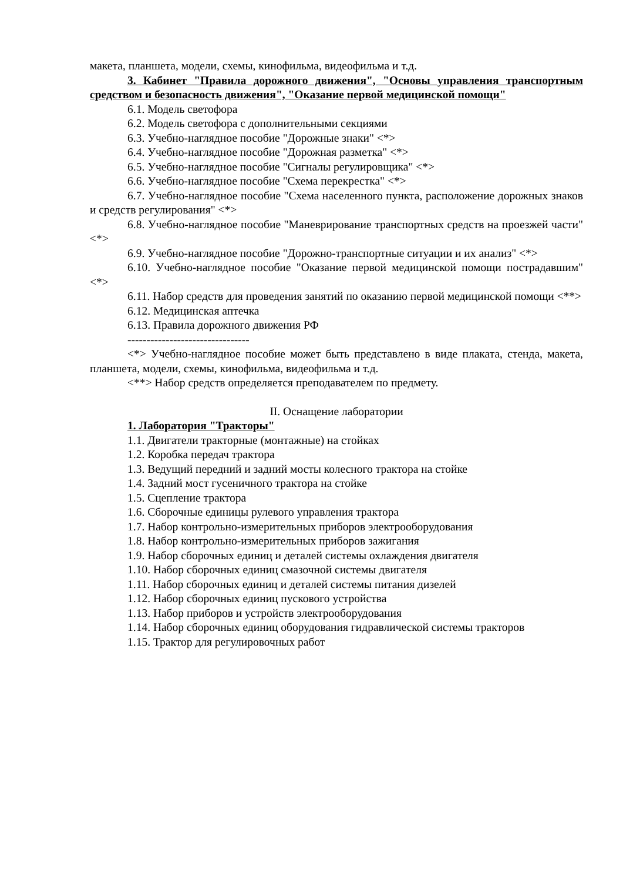макета, планшета, модели, схемы, кинофильма, видеофильма и т.д.
3. Кабинет "Правила дорожного движения", "Основы управления транспортным средством и безопасность движения", "Оказание первой медицинской помощи"
6.1. Модель светофора
6.2. Модель светофора с дополнительными секциями
6.3. Учебно-наглядное пособие "Дорожные знаки" <*>
6.4. Учебно-наглядное пособие "Дорожная разметка" <*>
6.5. Учебно-наглядное пособие "Сигналы регулировщика" <*>
6.6. Учебно-наглядное пособие "Схема перекрестка" <*>
6.7. Учебно-наглядное пособие "Схема населенного пункта, расположение дорожных знаков и средств регулирования" <*>
6.8. Учебно-наглядное пособие "Маневрирование транспортных средств на проезжей части" <*>
6.9. Учебно-наглядное пособие "Дорожно-транспортные ситуации и их анализ" <*>
6.10. Учебно-наглядное пособие "Оказание первой медицинской помощи пострадавшим" <*>
6.11. Набор средств для проведения занятий по оказанию первой медицинской помощи <**>
6.12. Медицинская аптечка
6.13. Правила дорожного движения РФ
--------------------------------
<*> Учебно-наглядное пособие может быть представлено в виде плаката, стенда, макета, планшета, модели, схемы, кинофильма, видеофильма и т.д.
<**> Набор средств определяется преподавателем по предмету.
II. Оснащение лаборатории
1. Лаборатория "Тракторы"
1.1. Двигатели тракторные (монтажные) на стойках
1.2. Коробка передач трактора
1.3. Ведущий передний и задний мосты колесного трактора на стойке
1.4. Задний мост гусеничного трактора на стойке
1.5. Сцепление трактора
1.6. Сборочные единицы рулевого управления трактора
1.7. Набор контрольно-измерительных приборов электрооборудования
1.8. Набор контрольно-измерительных приборов зажигания
1.9. Набор сборочных единиц и деталей системы охлаждения двигателя
1.10. Набор сборочных единиц смазочной системы двигателя
1.11. Набор сборочных единиц и деталей системы питания дизелей
1.12. Набор сборочных единиц пускового устройства
1.13. Набор приборов и устройств электрооборудования
1.14. Набор сборочных единиц оборудования гидравлической системы тракторов
1.15. Трактор для регулировочных работ